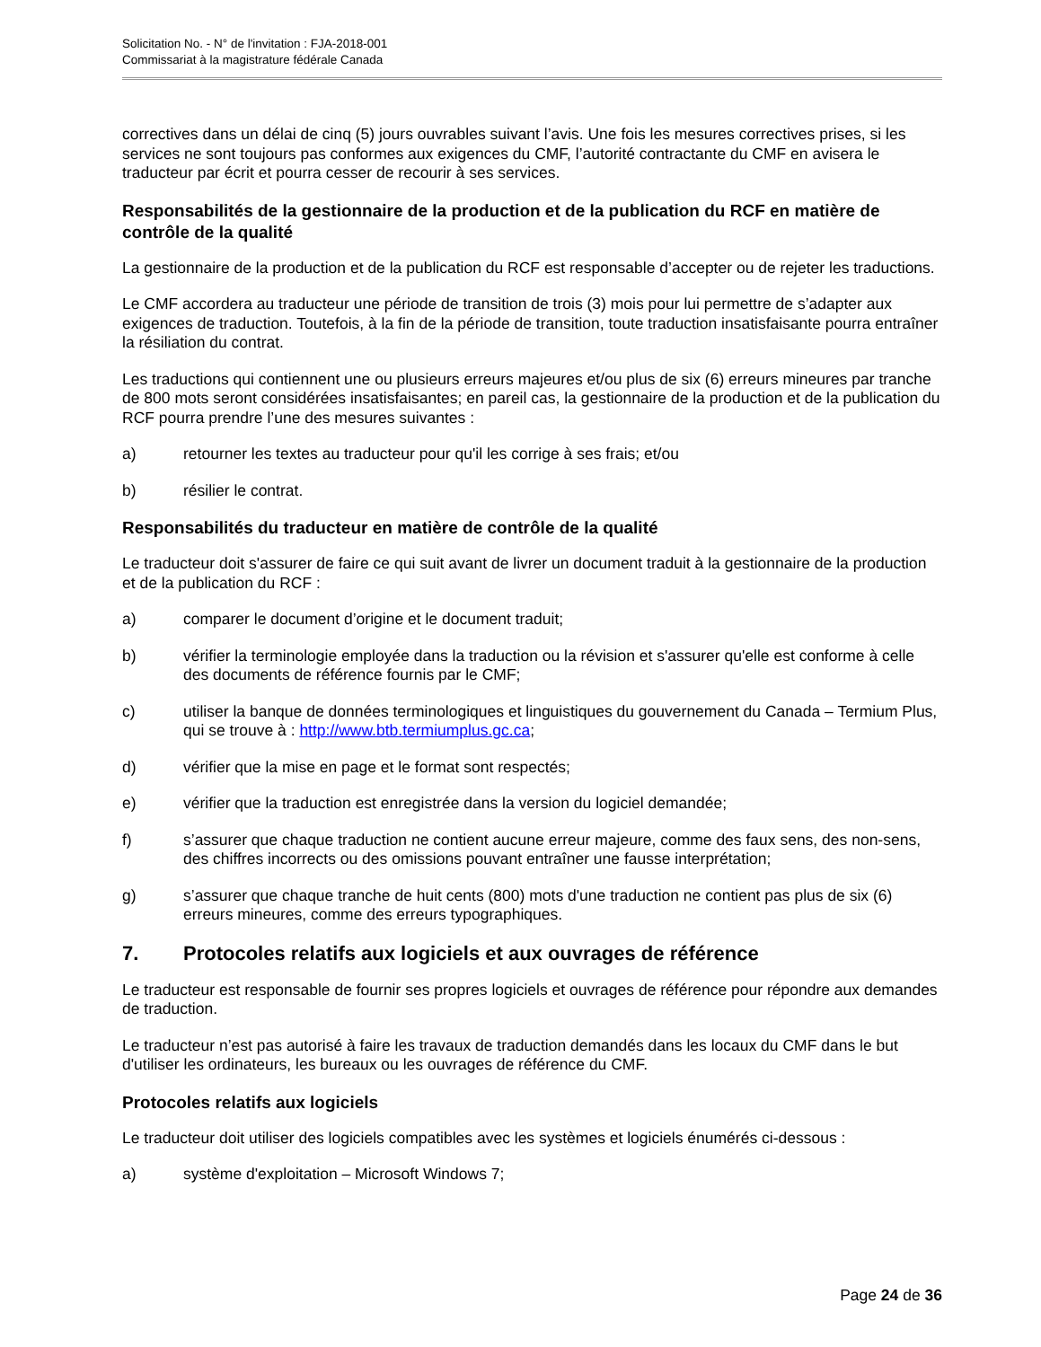Solicitation No. - N° de l'invitation : FJA-2018-001
Commissariat à la magistrature fédérale Canada
correctives dans un délai de cinq (5) jours ouvrables suivant l’avis. Une fois les mesures correctives prises, si les services ne sont toujours pas conformes aux exigences du CMF, l’autorité contractante du CMF en avisera le traducteur par écrit et pourra cesser de recourir à ses services.
Responsabilités de la gestionnaire de la production et de la publication du RCF en matière de contrôle de la qualité
La gestionnaire de la production et de la publication du RCF est responsable d’accepter ou de rejeter les traductions.
Le CMF accordera au traducteur une période de transition de trois (3) mois pour lui permettre de s’adapter aux exigences de traduction. Toutefois, à la fin de la période de transition, toute traduction insatisfaisante pourra entraîner la résiliation du contrat.
Les traductions qui contiennent une ou plusieurs erreurs majeures et/ou plus de six (6) erreurs mineures par tranche de 800 mots seront considérées insatisfaisantes; en pareil cas, la gestionnaire de la production et de la publication du RCF pourra prendre l’une des mesures suivantes :
a) retourner les textes au traducteur pour qu'il les corrige à ses frais; et/ou
b) résilier le contrat.
Responsabilités du traducteur en matière de contrôle de la qualité
Le traducteur doit s'assurer de faire ce qui suit avant de livrer un document traduit à la gestionnaire de la production et de la publication du RCF :
a) comparer le document d’origine et le document traduit;
b) vérifier la terminologie employée dans la traduction ou la révision et s'assurer qu'elle est conforme à celle des documents de référence fournis par le CMF;
c) utiliser la banque de données terminologiques et linguistiques du gouvernement du Canada – Termium Plus, qui se trouve à : http://www.btb.termiumplus.gc.ca;
d) vérifier que la mise en page et le format sont respectés;
e) vérifier que la traduction est enregistrée dans la version du logiciel demandée;
f) s’assurer que chaque traduction ne contient aucune erreur majeure, comme des faux sens, des non-sens, des chiffres incorrects ou des omissions pouvant entraîner une fausse interprétation;
g) s’assurer que chaque tranche de huit cents (800) mots d'une traduction ne contient pas plus de six (6) erreurs mineures, comme des erreurs typographiques.
7. Protocoles relatifs aux logiciels et aux ouvrages de référence
Le traducteur est responsable de fournir ses propres logiciels et ouvrages de référence pour répondre aux demandes de traduction.
Le traducteur n’est pas autorisé à faire les travaux de traduction demandés dans les locaux du CMF dans le but d'utiliser les ordinateurs, les bureaux ou les ouvrages de référence du CMF.
Protocoles relatifs aux logiciels
Le traducteur doit utiliser des logiciels compatibles avec les systèmes et logiciels énumérés ci-dessous :
a) système d'exploitation – Microsoft Windows 7;
Page 24 de 36